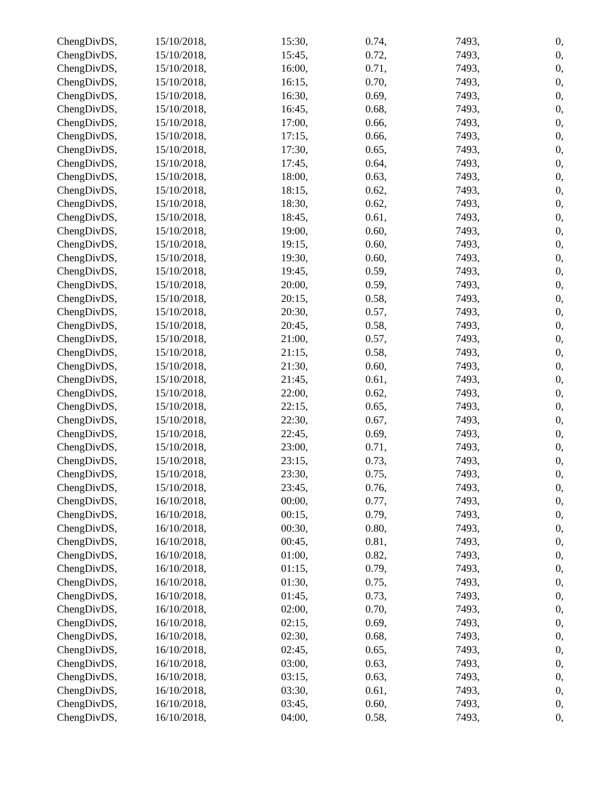| ChengDivDS, | 15/10/2018, | 15:30, | 0.74, | 7493, | 0, |
| ChengDivDS, | 15/10/2018, | 15:45, | 0.72, | 7493, | 0, |
| ChengDivDS, | 15/10/2018, | 16:00, | 0.71, | 7493, | 0, |
| ChengDivDS, | 15/10/2018, | 16:15, | 0.70, | 7493, | 0, |
| ChengDivDS, | 15/10/2018, | 16:30, | 0.69, | 7493, | 0, |
| ChengDivDS, | 15/10/2018, | 16:45, | 0.68, | 7493, | 0, |
| ChengDivDS, | 15/10/2018, | 17:00, | 0.66, | 7493, | 0, |
| ChengDivDS, | 15/10/2018, | 17:15, | 0.66, | 7493, | 0, |
| ChengDivDS, | 15/10/2018, | 17:30, | 0.65, | 7493, | 0, |
| ChengDivDS, | 15/10/2018, | 17:45, | 0.64, | 7493, | 0, |
| ChengDivDS, | 15/10/2018, | 18:00, | 0.63, | 7493, | 0, |
| ChengDivDS, | 15/10/2018, | 18:15, | 0.62, | 7493, | 0, |
| ChengDivDS, | 15/10/2018, | 18:30, | 0.62, | 7493, | 0, |
| ChengDivDS, | 15/10/2018, | 18:45, | 0.61, | 7493, | 0, |
| ChengDivDS, | 15/10/2018, | 19:00, | 0.60, | 7493, | 0, |
| ChengDivDS, | 15/10/2018, | 19:15, | 0.60, | 7493, | 0, |
| ChengDivDS, | 15/10/2018, | 19:30, | 0.60, | 7493, | 0, |
| ChengDivDS, | 15/10/2018, | 19:45, | 0.59, | 7493, | 0, |
| ChengDivDS, | 15/10/2018, | 20:00, | 0.59, | 7493, | 0, |
| ChengDivDS, | 15/10/2018, | 20:15, | 0.58, | 7493, | 0, |
| ChengDivDS, | 15/10/2018, | 20:30, | 0.57, | 7493, | 0, |
| ChengDivDS, | 15/10/2018, | 20:45, | 0.58, | 7493, | 0, |
| ChengDivDS, | 15/10/2018, | 21:00, | 0.57, | 7493, | 0, |
| ChengDivDS, | 15/10/2018, | 21:15, | 0.58, | 7493, | 0, |
| ChengDivDS, | 15/10/2018, | 21:30, | 0.60, | 7493, | 0, |
| ChengDivDS, | 15/10/2018, | 21:45, | 0.61, | 7493, | 0, |
| ChengDivDS, | 15/10/2018, | 22:00, | 0.62, | 7493, | 0, |
| ChengDivDS, | 15/10/2018, | 22:15, | 0.65, | 7493, | 0, |
| ChengDivDS, | 15/10/2018, | 22:30, | 0.67, | 7493, | 0, |
| ChengDivDS, | 15/10/2018, | 22:45, | 0.69, | 7493, | 0, |
| ChengDivDS, | 15/10/2018, | 23:00, | 0.71, | 7493, | 0, |
| ChengDivDS, | 15/10/2018, | 23:15, | 0.73, | 7493, | 0, |
| ChengDivDS, | 15/10/2018, | 23:30, | 0.75, | 7493, | 0, |
| ChengDivDS, | 15/10/2018, | 23:45, | 0.76, | 7493, | 0, |
| ChengDivDS, | 16/10/2018, | 00:00, | 0.77, | 7493, | 0, |
| ChengDivDS, | 16/10/2018, | 00:15, | 0.79, | 7493, | 0, |
| ChengDivDS, | 16/10/2018, | 00:30, | 0.80, | 7493, | 0, |
| ChengDivDS, | 16/10/2018, | 00:45, | 0.81, | 7493, | 0, |
| ChengDivDS, | 16/10/2018, | 01:00, | 0.82, | 7493, | 0, |
| ChengDivDS, | 16/10/2018, | 01:15, | 0.79, | 7493, | 0, |
| ChengDivDS, | 16/10/2018, | 01:30, | 0.75, | 7493, | 0, |
| ChengDivDS, | 16/10/2018, | 01:45, | 0.73, | 7493, | 0, |
| ChengDivDS, | 16/10/2018, | 02:00, | 0.70, | 7493, | 0, |
| ChengDivDS, | 16/10/2018, | 02:15, | 0.69, | 7493, | 0, |
| ChengDivDS, | 16/10/2018, | 02:30, | 0.68, | 7493, | 0, |
| ChengDivDS, | 16/10/2018, | 02:45, | 0.65, | 7493, | 0, |
| ChengDivDS, | 16/10/2018, | 03:00, | 0.63, | 7493, | 0, |
| ChengDivDS, | 16/10/2018, | 03:15, | 0.63, | 7493, | 0, |
| ChengDivDS, | 16/10/2018, | 03:30, | 0.61, | 7493, | 0, |
| ChengDivDS, | 16/10/2018, | 03:45, | 0.60, | 7493, | 0, |
| ChengDivDS, | 16/10/2018, | 04:00, | 0.58, | 7493, | 0, |